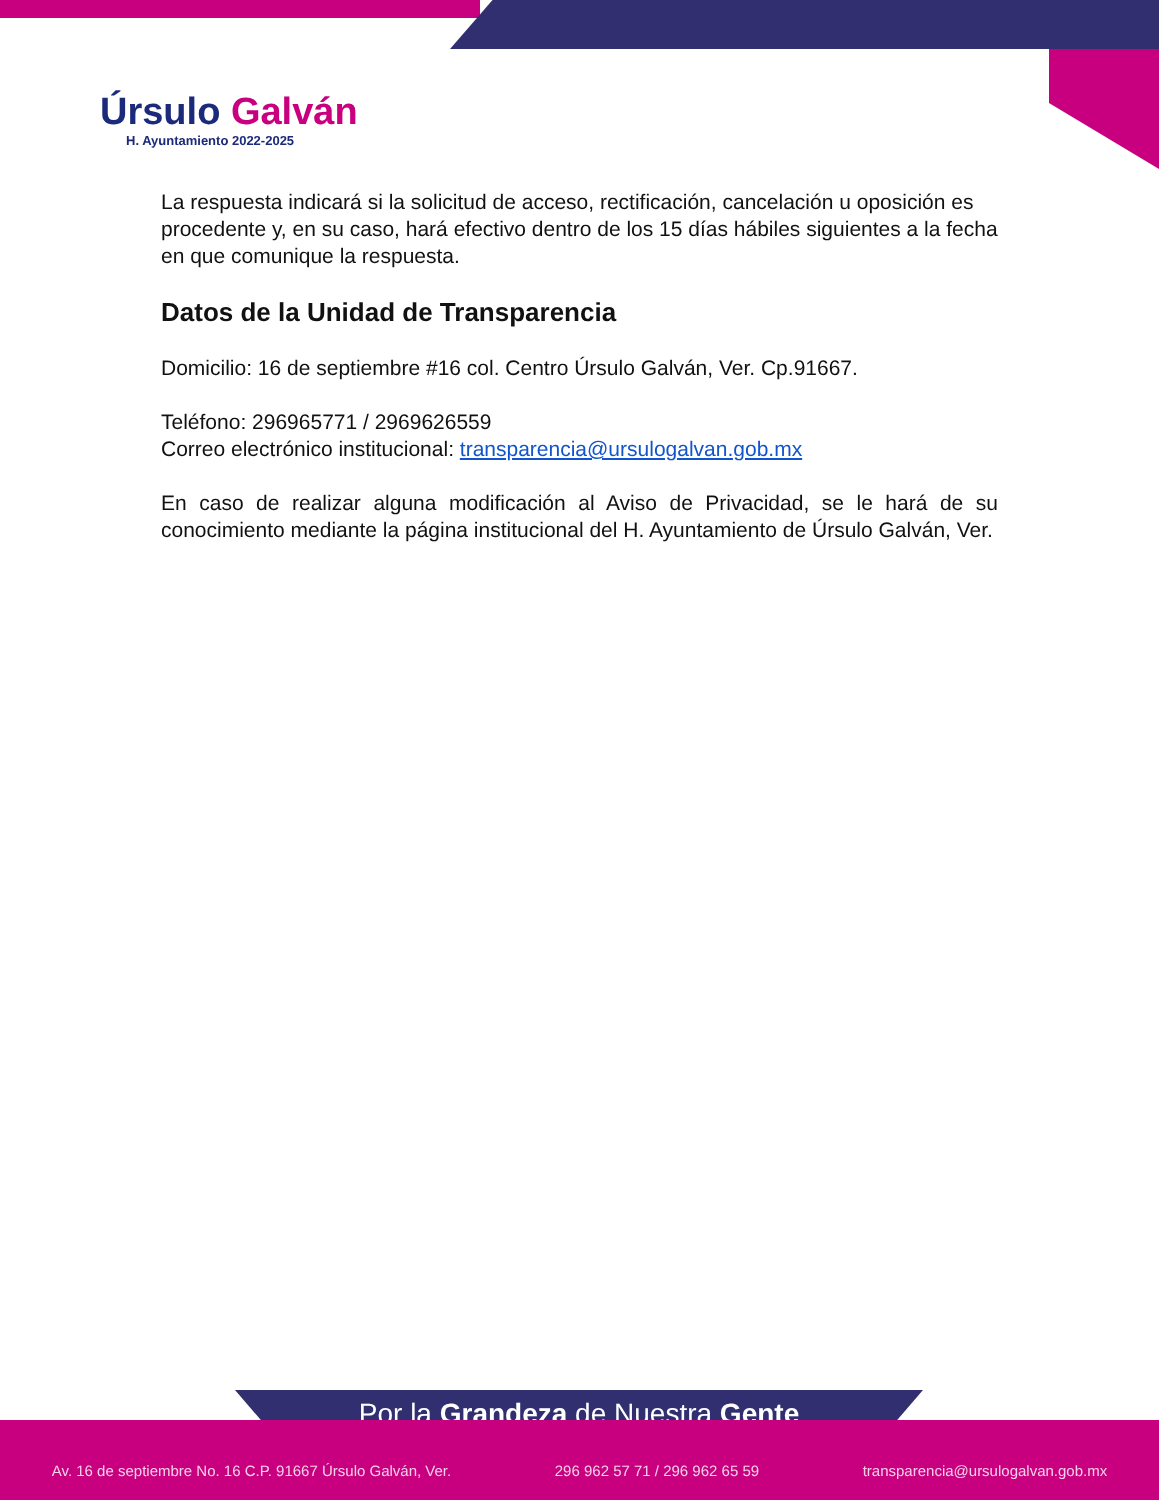Úrsulo Galván
H. Ayuntamiento 2022-2025
La respuesta indicará si la solicitud de acceso, rectificación, cancelación u oposición es procedente y, en su caso, hará efectivo dentro de los 15 días hábiles siguientes a la fecha en que comunique la respuesta.
Datos de la Unidad de Transparencia
Domicilio: 16 de septiembre #16 col. Centro Úrsulo Galván, Ver. Cp.91667.
Teléfono: 296965771 / 2969626559
Correo electrónico institucional: transparencia@ursulogalvan.gob.mx
En caso de realizar alguna modificación al Aviso de Privacidad, se le hará de su conocimiento mediante la página institucional del H. Ayuntamiento de Úrsulo Galván, Ver.
Por la Grandeza de Nuestra Gente
Av. 16 de septiembre No. 16 C.P. 91667 Úrsulo Galván, Ver. 296 962 57 71 / 296 962 65 59 transparencia@ursulogalvan.gob.mx